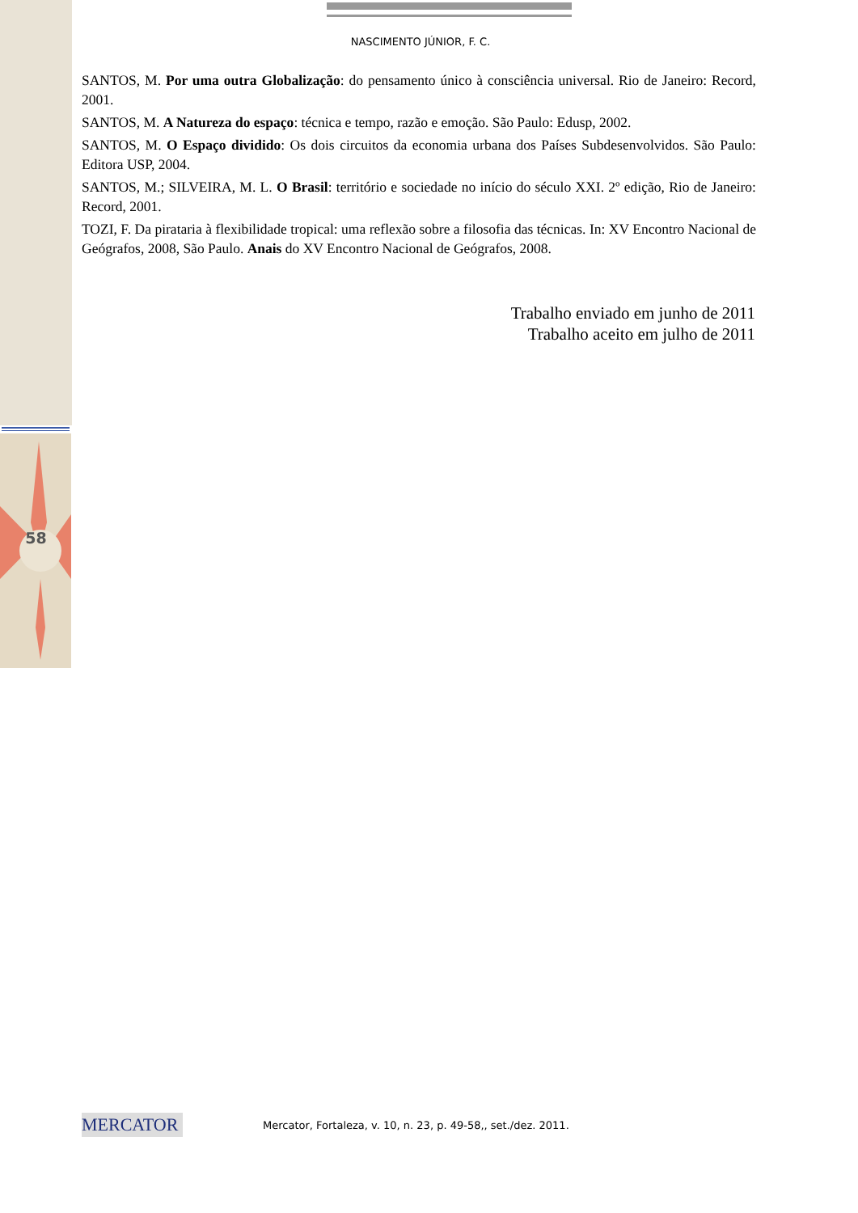NASCIMENTO JÚNIOR, F. C.
SANTOS, M. Por uma outra Globalização: do pensamento único à consciência universal. Rio de Janeiro: Record, 2001.
SANTOS, M. A Natureza do espaço: técnica e tempo, razão e emoção. São Paulo: Edusp, 2002.
SANTOS, M. O Espaço dividido: Os dois circuitos da economia urbana dos Países Subdesenvolvidos. São Paulo: Editora USP, 2004.
SANTOS, M.; SILVEIRA, M. L. O Brasil: território e sociedade no início do século XXI. 2º edição, Rio de Janeiro: Record, 2001.
TOZI, F. Da pirataria à flexibilidade tropical: uma reflexão sobre a filosofia das técnicas. In: XV Encontro Nacional de Geógrafos, 2008, São Paulo. Anais do XV Encontro Nacional de Geógrafos, 2008.
Trabalho enviado em junho de 2011
Trabalho aceito em julho de 2011
58
MERCATOR
Mercator, Fortaleza, v. 10, n. 23, p. 49-58,, set./dez. 2011.